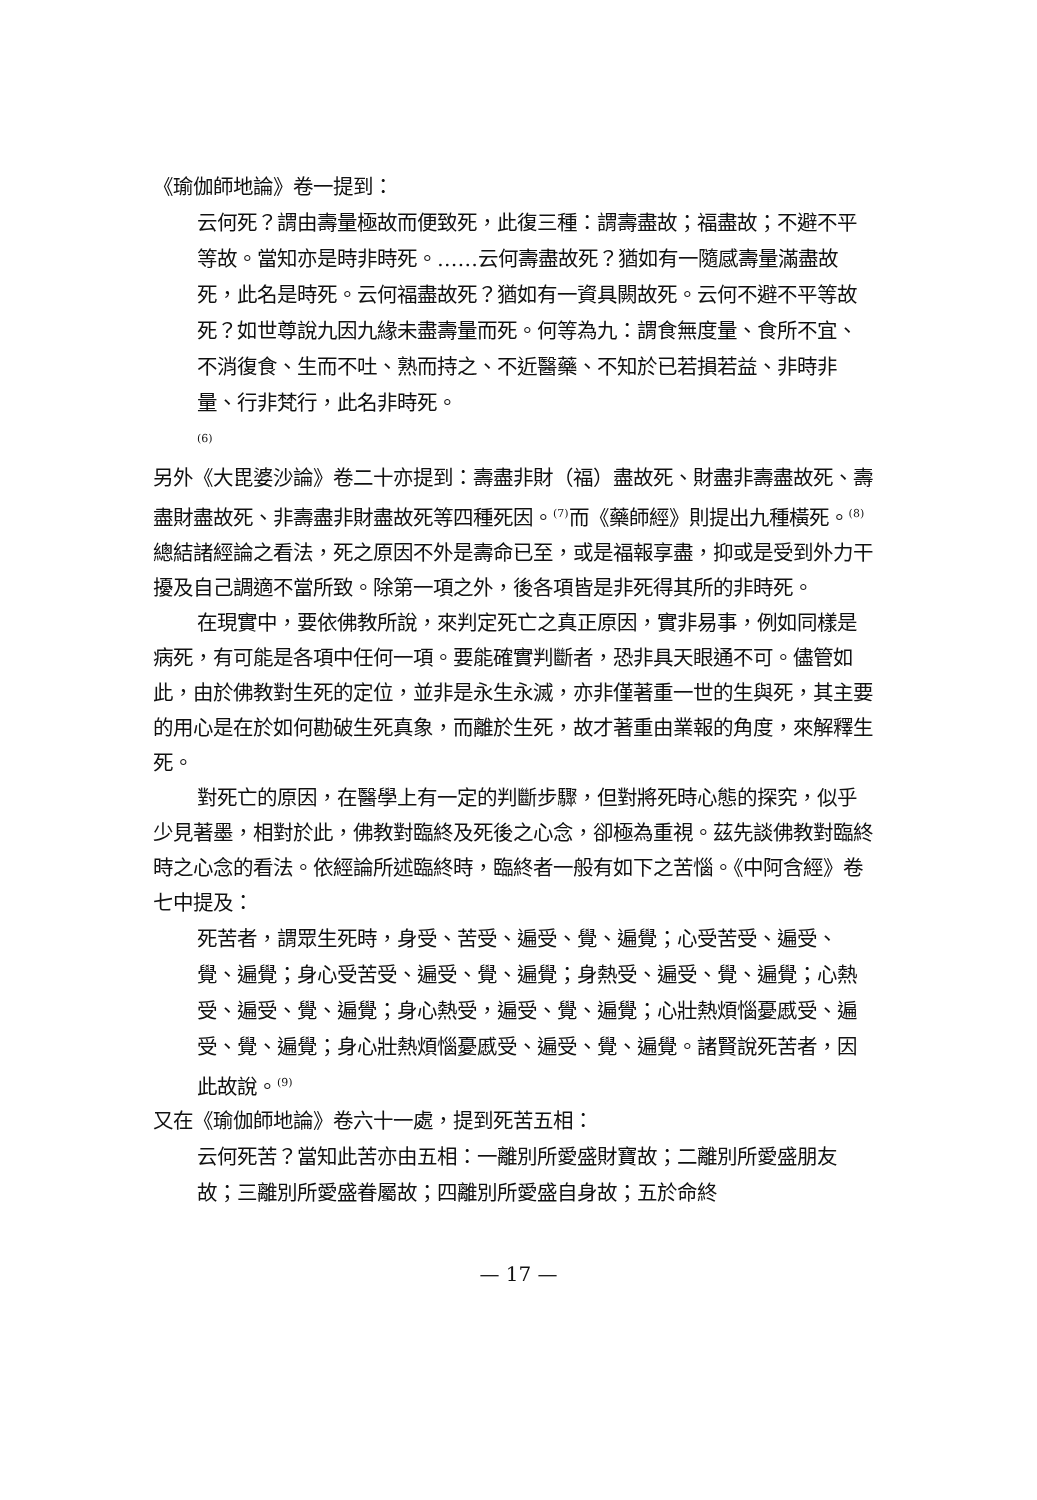《瑜伽師地論》卷一提到：
云何死？謂由壽量極故而便致死，此復三種：謂壽盡故；福盡故；不避不平等故。當知亦是時非時死。……云何壽盡故死？猶如有一隨感壽量滿盡故死，此名是時死。云何福盡故死？猶如有一資具闕故死。云何不避不平等故死？如世尊說九因九緣未盡壽量而死。何等為九：謂食無度量、食所不宜、不消復食、生而不吐、熟而持之、不近醫藥、不知於已若損若益、非時非量、行非梵行，此名非時死。
<sup>(6)</sup>
另外《大毘婆沙論》卷二十亦提到：壽盡非財（福）盡故死、財盡非壽盡故死、壽盡財盡故死、非壽盡非財盡故死等四種死因。<sup>(7)</sup>而《藥師經》則提出九種橫死。<sup>(8)</sup>總結諸經論之看法，死之原因不外是壽命已至，或是福報享盡，抑或是受到外力干擾及自己調適不當所致。除第一項之外，後各項皆是非死得其所的非時死。
在現實中，要依佛教所說，來判定死亡之真正原因，實非易事，例如同樣是病死，有可能是各項中任何一項。要能確實判斷者，恐非具天眼通不可。儘管如此，由於佛教對生死的定位，並非是永生永滅，亦非僅著重一世的生與死，其主要的用心是在於如何勘破生死真象，而離於生死，故才著重由業報的角度，來解釋生死。
對死亡的原因，在醫學上有一定的判斷步驟，但對將死時心態的探究，似乎少見著墨，相對於此，佛教對臨終及死後之心念，卻極為重視。茲先談佛教對臨終時之心念的看法。依經論所述臨終時，臨終者一般有如下之苦惱。《中阿含經》卷七中提及：
死苦者，謂眾生死時，身受、苦受、遍受、覺、遍覺；心受苦受、遍受、覺、遍覺；身心受苦受、遍受、覺、遍覺；身熱受、遍受、覺、遍覺；心熱受、遍受、覺、遍覺；身心熱受，遍受、覺、遍覺；心壯熱煩惱憂慼受、遍受、覺、遍覺；身心壯熱煩惱憂慼受、遍受、覺、遍覺。諸賢說死苦者，因此故說。<sup>(9)</sup>
又在《瑜伽師地論》卷六十一處，提到死苦五相：
云何死苦？當知此苦亦由五相：一離別所愛盛財寶故；二離別所愛盛朋友故；三離別所愛盛眷屬故；四離別所愛盛自身故；五於命終
— 17 —